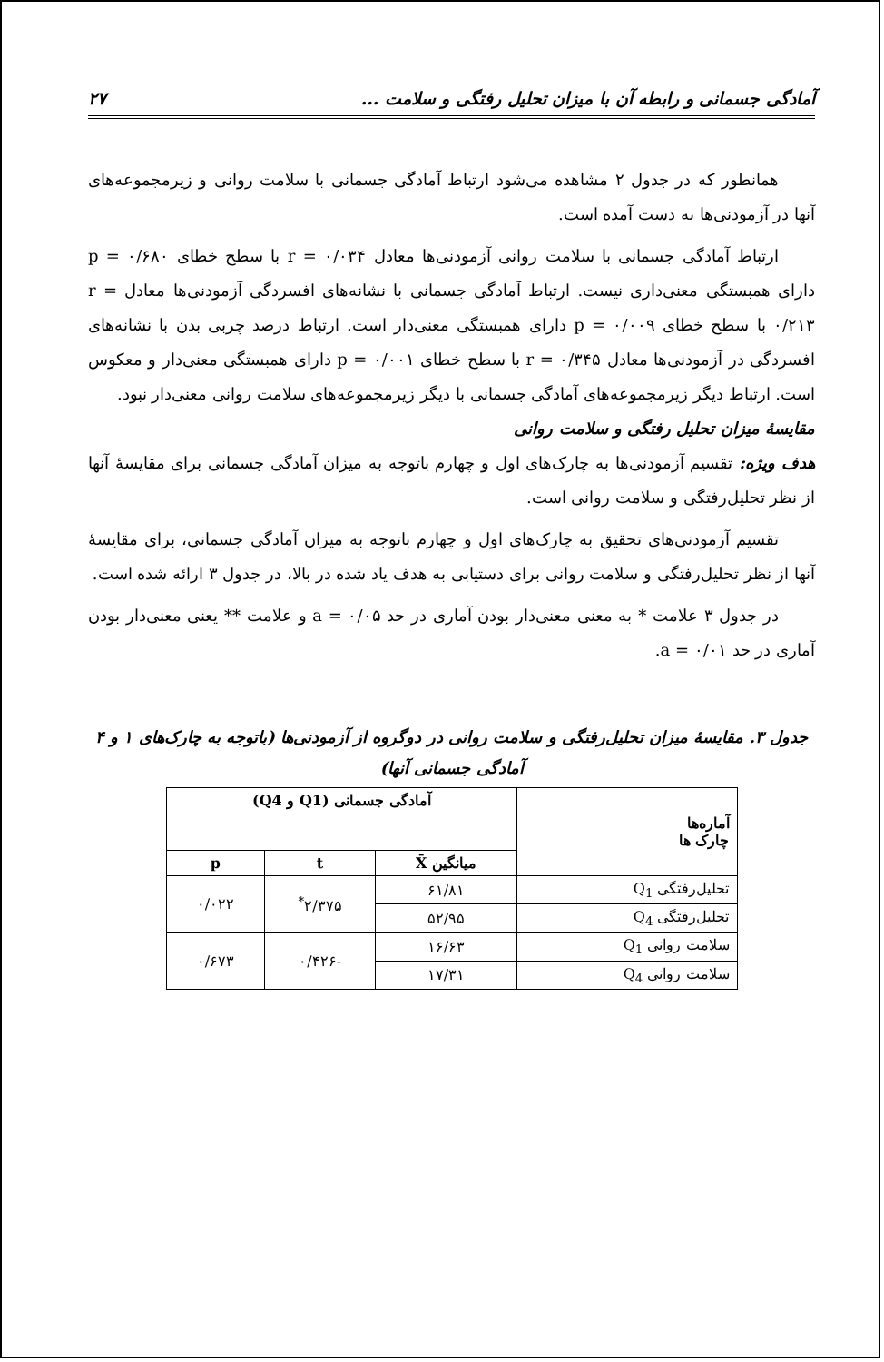آمادگی جسمانی و رابطه آن با میزان تحلیل رفتگی و سلامت ... ۲۷
همانطور که در جدول ۲ مشاهده می‌شود ارتباط آمادگی جسمانی با سلامت روانی و زیرمجموعه‌های آنها در آزمودنی‌ها به دست آمده است.
ارتباط آمادگی جسمانی با سلامت روانی آزمودنی‌ها معادل r = ۰/۰۳۴ با سطح خطای p = ۰/۶۸۰ دارای همبستگی معنی‌داری نیست. ارتباط آمادگی جسمانی با نشانه‌های افسردگی آزمودنی‌ها معادل r = ۰/۲۱۳ با سطح خطای p = ۰/۰۰۹ دارای همبستگی معنی‌دار است. ارتباط درصد چربی بدن با نشانه‌های افسردگی در آزمودنی‌ها معادل r = ۰/۳۴۵ با سطح خطای p = ۰/۰۰۱ دارای همبستگی معنی‌دار و معکوس است. ارتباط دیگر زیرمجموعه‌های آمادگی جسمانی با دیگر زیرمجموعه‌های سلامت روانی معنی‌دار نبود.
مقایسهٔ میزان تحلیل رفتگی و سلامت روانی
هدف ویژه: تقسیم آزمودنی‌ها به چارک‌های اول و چهارم باتوجه به میزان آمادگی جسمانی برای مقایسهٔ آنها از نظر تحلیل‌رفتگی و سلامت روانی است.
تقسیم آزمودنی‌های تحقیق به چارک‌های اول و چهارم باتوجه به میزان آمادگی جسمانی، برای مقایسهٔ آنها از نظر تحلیل‌رفتگی و سلامت روانی برای دستیابی به هدف یاد شده در بالا، در جدول ۳ ارائه شده است.
در جدول ۳ علامت * به معنی معنی‌دار بودن آماری در حد a = ۰/۰۵ و علامت ** یعنی معنی‌دار بودن آماری در حد a = ۰/۰۱.
جدول ۳. مقایسهٔ میزان تحلیل‌رفتگی و سلامت روانی در دوگروه از آزمودنی‌ها (باتوجه به چارک‌های ۱ و ۴ آمادگی جسمانی آنها)
| آماره‌ها چارک ها | آمادگی جسمانی (Q1 و Q4) | | |
| --- | --- | --- | --- |
| | میانگین X̄ | t | p |
| تحلیل‌رفتگی Q<sub>1</sub> | ۶۱/۸۱ | ۲/۳۷۵<sup>*</sup> | ۰/۰۲۲ |
| تحلیل‌رفتگی Q<sub>4</sub> | ۵۲/۹۵ | | |
| سلامت روانی Q<sub>1</sub> | ۱۶/۶۳ | -۰/۴۲۶ | ۰/۶۷۳ |
| سلامت روانی Q<sub>4</sub> | ۱۷/۳۱ | | |